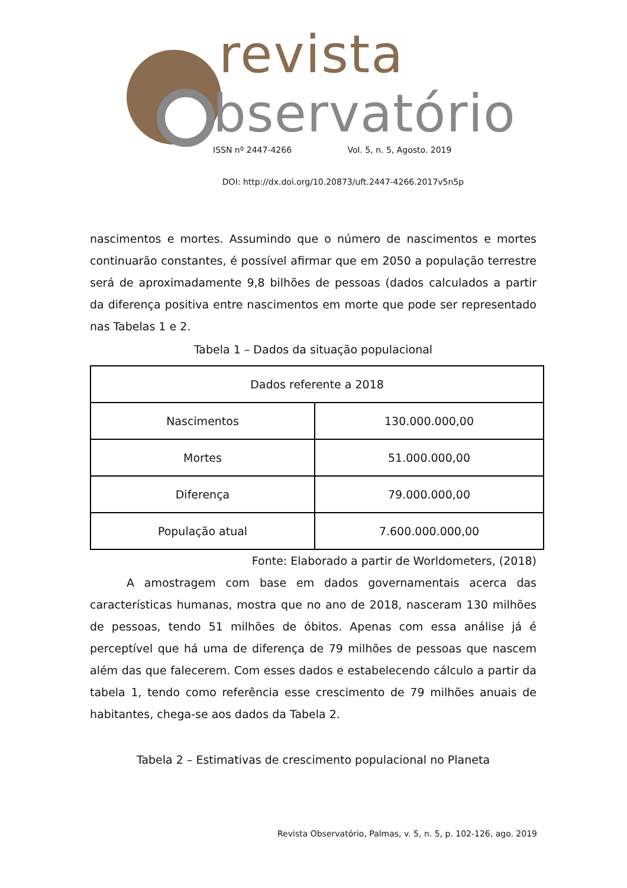revista
bservatório
ISSN nº 2447-4266 Vol. 5, n. 5, Agosto. 2019
DOI: http://dx.doi.org/10.20873/uft.2447-4266.2017v5n5p
nascimentos e mortes. Assumindo que o número de nascimentos e mortes continuarão constantes, é possível afirmar que em 2050 a população terrestre será de aproximadamente 9,8 bilhões de pessoas (dados calculados a partir da diferença positiva entre nascimentos em morte que pode ser representado nas Tabelas 1 e 2.
Tabela 1 – Dados da situação populacional
| Dados referente a 2018 | |
| --- | --- |
| Nascimentos | 130.000.000,00 |
| Mortes | 51.000.000,00 |
| Diferença | 79.000.000,00 |
| População atual | 7.600.000.000,00 |
Fonte: Elaborado a partir de Worldometers, (2018)
A amostragem com base em dados governamentais acerca das características humanas, mostra que no ano de 2018, nasceram 130 milhões de pessoas, tendo 51 milhões de óbitos. Apenas com essa análise já é perceptível que há uma de diferença de 79 milhões de pessoas que nascem além das que falecerem. Com esses dados e estabelecendo cálculo a partir da tabela 1, tendo como referência esse crescimento de 79 milhões anuais de habitantes, chega-se aos dados da Tabela 2.
Tabela 2 – Estimativas de crescimento populacional no Planeta
Revista Observatório, Palmas, v. 5, n. 5, p. 102-126, ago. 2019